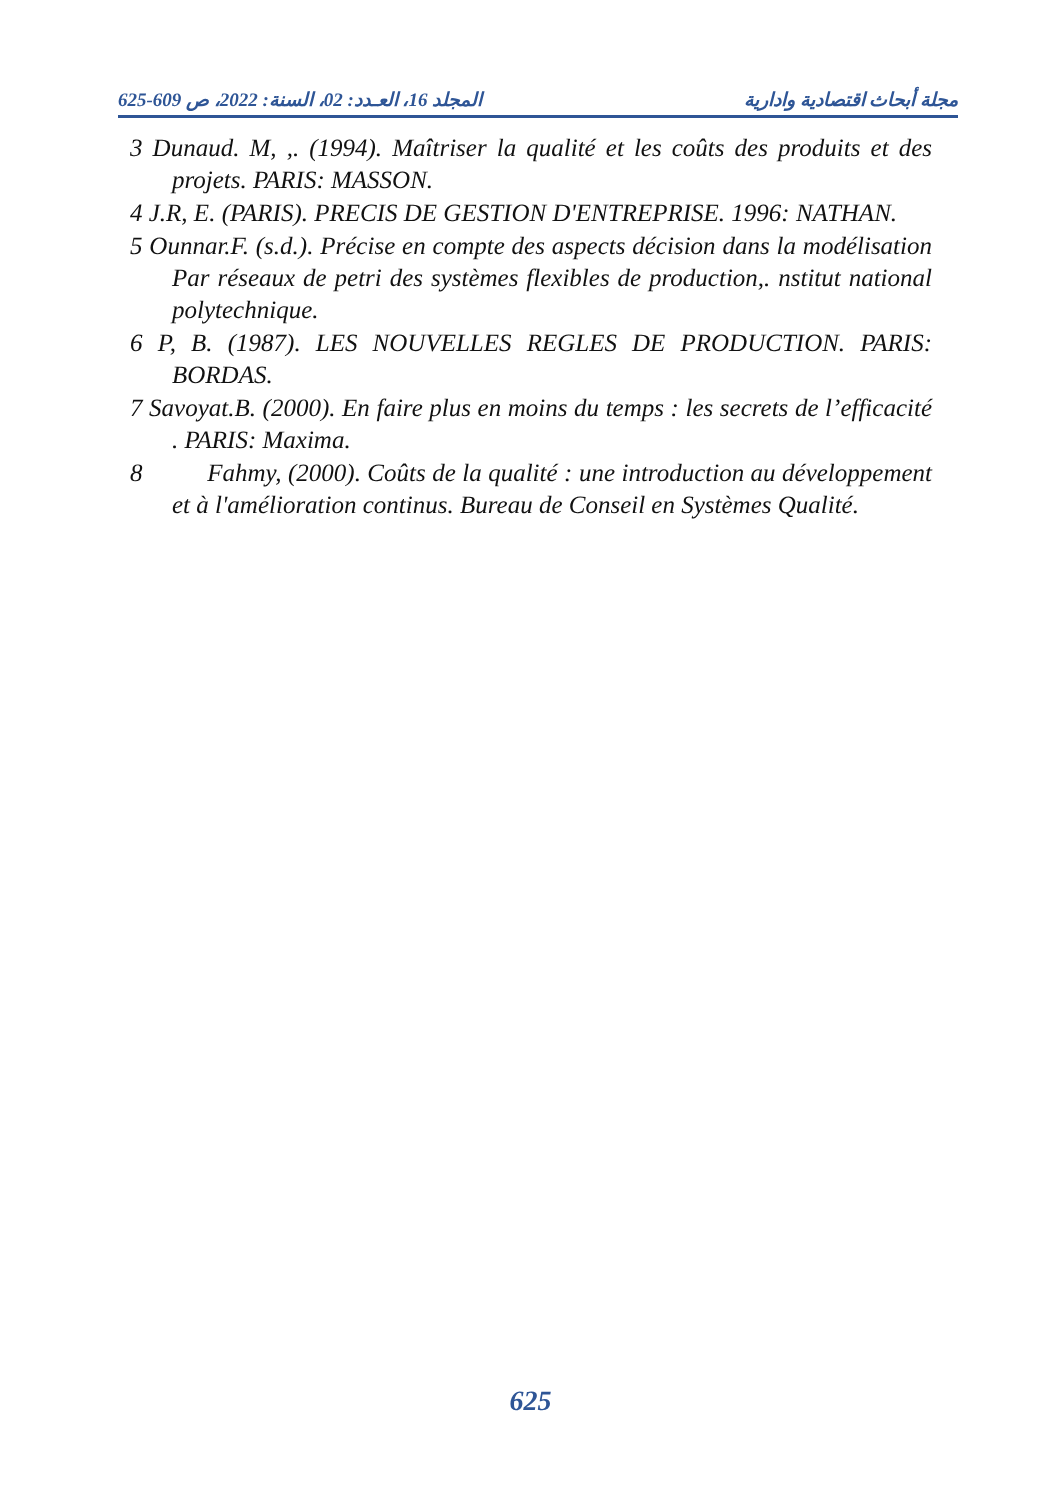مجلة أبحاث اقتصادية وادارية المجلد 16، العـدد: 02، السنة: 2022، ص 609-625
3 Dunaud. M, ,. (1994). Maîtriser la qualité et les coûts des produits et des projets. PARIS: MASSON.
4 J.R, E. (PARIS). PRECIS DE GESTION D'ENTREPRISE. 1996: NATHAN.
5 Ounnar.F. (s.d.). Précise en compte des aspects décision dans la modélisation Par réseaux de petri des systèmes flexibles de production,. nstitut national polytechnique.
6 P, B. (1987). LES NOUVELLES REGLES DE PRODUCTION. PARIS: BORDAS.
7 Savoyat.B. (2000). En faire plus en moins du temps : les secrets de l’efficacité . PARIS: Maxima.
8 Fahmy, (2000). Coûts de la qualité : une introduction au développement et à l'amélioration continus. Bureau de Conseil en Systèmes Qualité.
625